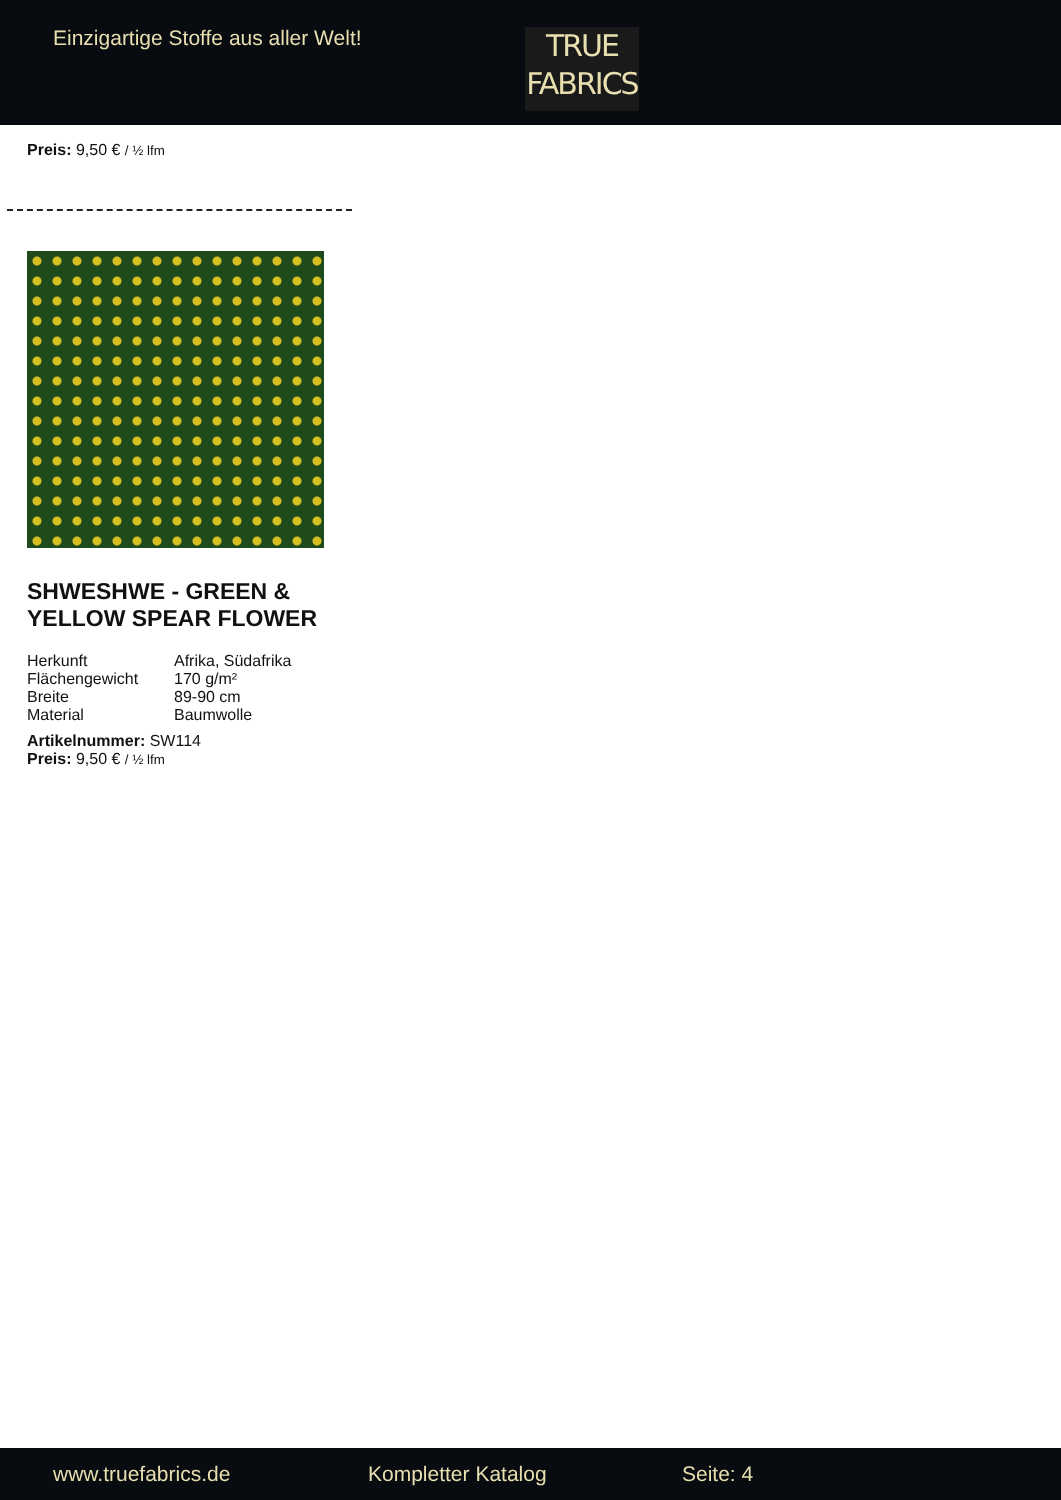Einzigartige Stoffe aus aller Welt!
TRUE
FABRICS
Preis: 9,50 € / ½ lfm
SHWESHWE - GREEN & YELLOW SPEAR FLOWER
| Herkunft | Afrika, Südafrika |
| Flächengewicht | 170 g/m² |
| Breite | 89-90 cm |
| Material | Baumwolle |
Artikelnummer: SW114
Preis: 9,50 € / ½ lfm
www.truefabrics.de Kompletter Katalog Seite: 4